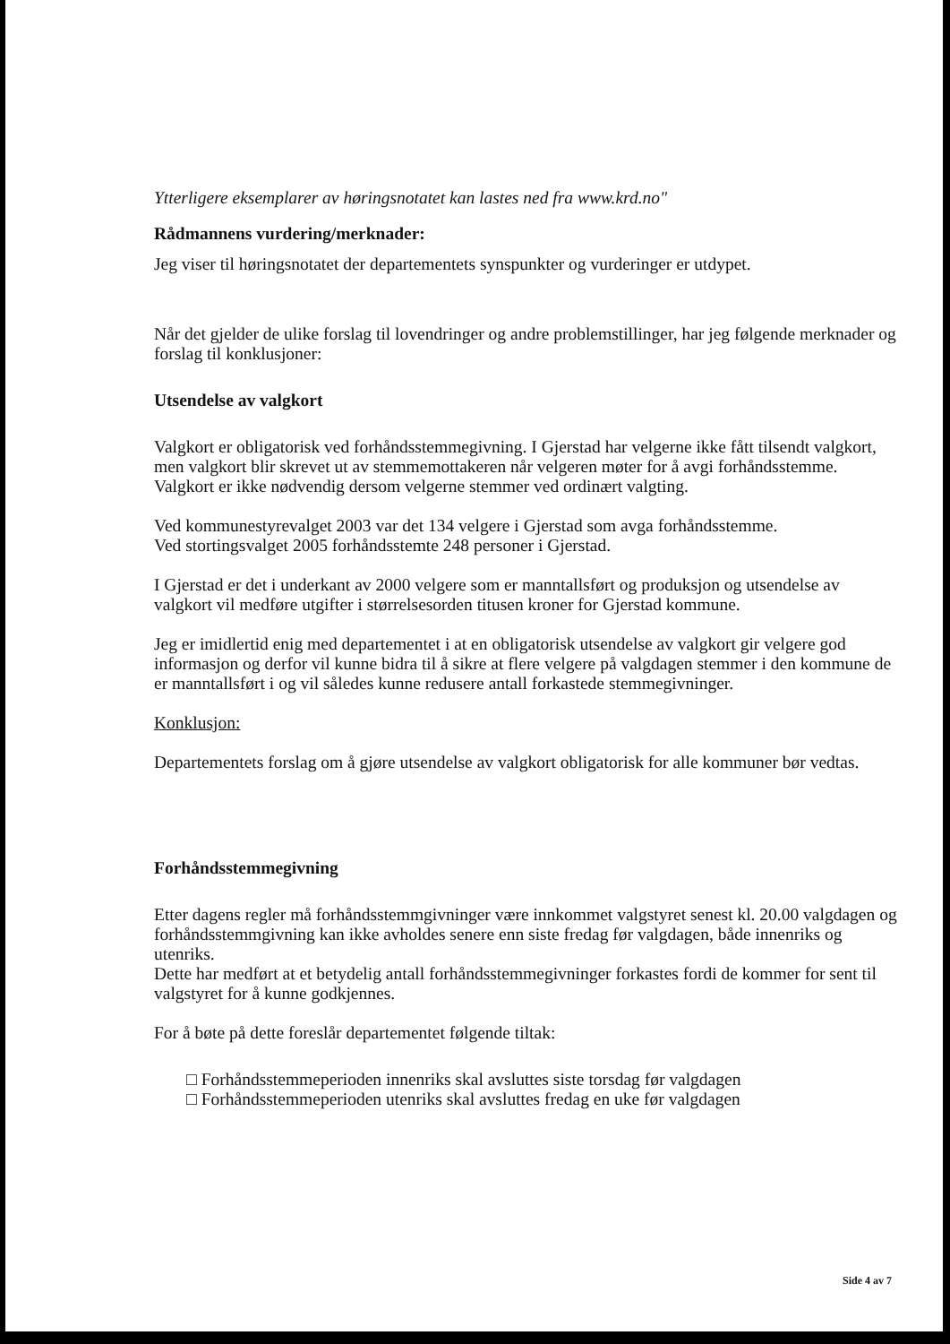Ytterligere eksemplarer av høringsnotatet kan lastes ned fra www.krd.no"
Rådmannens vurdering/merknader:
Jeg viser til høringsnotatet der departementets synspunkter og vurderinger er utdypet.
Når det gjelder de ulike forslag til lovendringer og andre problemstillinger, har jeg følgende merknader og forslag til konklusjoner:
Utsendelse av valgkort
Valgkort er obligatorisk ved forhåndsstemmegivning. I Gjerstad har velgerne ikke fått tilsendt valgkort, men valgkort blir skrevet ut av stemmemottakeren når velgeren møter for å avgi forhåndsstemme.
Valgkort er ikke nødvendig dersom velgerne stemmer ved ordinært valgting.
Ved kommunestyrevalget 2003 var det 134 velgere i Gjerstad som avga forhåndsstemme.
Ved stortingsvalget 2005 forhåndsstemte 248 personer i Gjerstad.
I Gjerstad er det i underkant av 2000 velgere som er manntallsført og produksjon og utsendelse av valgkort vil medføre utgifter i størrelsesorden titusen kroner for Gjerstad kommune.
Jeg er imidlertid enig med departementet i at en obligatorisk utsendelse av valgkort gir velgere god informasjon og derfor vil kunne bidra til å sikre at flere velgere på valgdagen stemmer i den kommune de er manntallsført i og vil således kunne redusere antall forkastede stemmegivninger.
Konklusjon:
Departementets forslag om å gjøre utsendelse av valgkort obligatorisk for alle kommuner bør vedtas.
Forhåndsstemmegivning
Etter dagens regler må forhåndsstemmgivninger være innkommet valgstyret senest kl. 20.00 valgdagen og forhåndsstemmgivning kan ikke avholdes senere enn siste fredag før valgdagen, både innenriks og utenriks.
Dette har medført at et betydelig antall forhåndsstemmegivninger forkastes fordi de kommer for sent til valgstyret for å kunne godkjennes.
For å bøte på dette foreslår departementet følgende tiltak:
□ Forhåndsstemmeperioden innenriks skal avsluttes siste torsdag før valgdagen
□ Forhåndsstemmeperioden utenriks skal avsluttes fredag en uke før valgdagen
Side 4 av 7